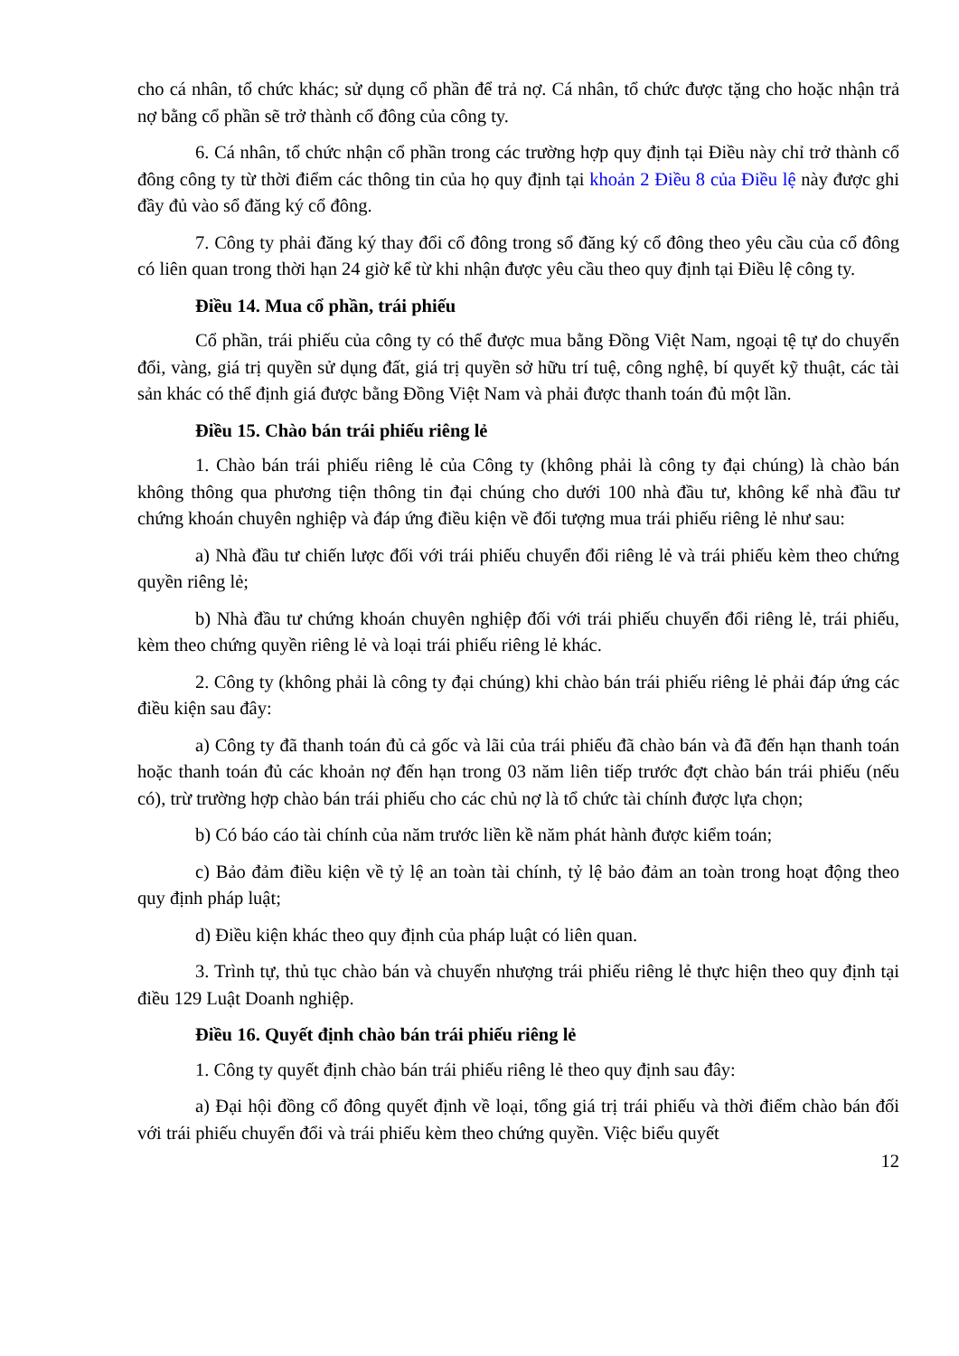cho cá nhân, tổ chức khác; sử dụng cổ phần để trả nợ. Cá nhân, tổ chức được tặng cho hoặc nhận trả nợ bằng cổ phần sẽ trở thành cổ đông của công ty.
6. Cá nhân, tổ chức nhận cổ phần trong các trường hợp quy định tại Điều này chỉ trở thành cổ đông công ty từ thời điểm các thông tin của họ quy định tại khoản 2 Điều 8 của Điều lệ này được ghi đầy đủ vào sổ đăng ký cổ đông.
7. Công ty phải đăng ký thay đổi cổ đông trong sổ đăng ký cổ đông theo yêu cầu của cổ đông có liên quan trong thời hạn 24 giờ kể từ khi nhận được yêu cầu theo quy định tại Điều lệ công ty.
Điều 14. Mua cổ phần, trái phiếu
Cổ phần, trái phiếu của công ty có thể được mua bằng Đồng Việt Nam, ngoại tệ tự do chuyển đổi, vàng, giá trị quyền sử dụng đất, giá trị quyền sở hữu trí tuệ, công nghệ, bí quyết kỹ thuật, các tài sản khác có thể định giá được bằng Đồng Việt Nam và phải được thanh toán đủ một lần.
Điều 15. Chào bán trái phiếu riêng lẻ
1. Chào bán trái phiếu riêng lẻ của Công ty (không phải là công ty đại chúng) là chào bán không thông qua phương tiện thông tin đại chúng cho dưới 100 nhà đầu tư, không kể nhà đầu tư chứng khoán chuyên nghiệp và đáp ứng điều kiện về đối tượng mua trái phiếu riêng lẻ như sau:
a) Nhà đầu tư chiến lược đối với trái phiếu chuyển đổi riêng lẻ và trái phiếu kèm theo chứng quyền riêng lẻ;
b) Nhà đầu tư chứng khoán chuyên nghiệp đối với trái phiếu chuyển đổi riêng lẻ, trái phiếu, kèm theo chứng quyền riêng lẻ và loại trái phiếu riêng lẻ khác.
2. Công ty (không phải là công ty đại chúng) khi chào bán trái phiếu riêng lẻ phải đáp ứng các điều kiện sau đây:
a) Công ty đã thanh toán đủ cả gốc và lãi của trái phiếu đã chào bán và đã đến hạn thanh toán hoặc thanh toán đủ các khoản nợ đến hạn trong 03 năm liên tiếp trước đợt chào bán trái phiếu (nếu có), trừ trường hợp chào bán trái phiếu cho các chủ nợ là tổ chức tài chính được lựa chọn;
b) Có báo cáo tài chính của năm trước liền kề năm phát hành được kiểm toán;
c) Bảo đảm điều kiện về tỷ lệ an toàn tài chính, tỷ lệ bảo đảm an toàn trong hoạt động theo quy định pháp luật;
d) Điều kiện khác theo quy định của pháp luật có liên quan.
3. Trình tự, thủ tục chào bán và chuyển nhượng trái phiếu riêng lẻ thực hiện theo quy định tại điều 129 Luật Doanh nghiệp.
Điều 16. Quyết định chào bán trái phiếu riêng lẻ
1. Công ty quyết định chào bán trái phiếu riêng lẻ theo quy định sau đây:
a) Đại hội đồng cổ đông quyết định về loại, tổng giá trị trái phiếu và thời điểm chào bán đối với trái phiếu chuyển đổi và trái phiếu kèm theo chứng quyền. Việc biểu quyết
12